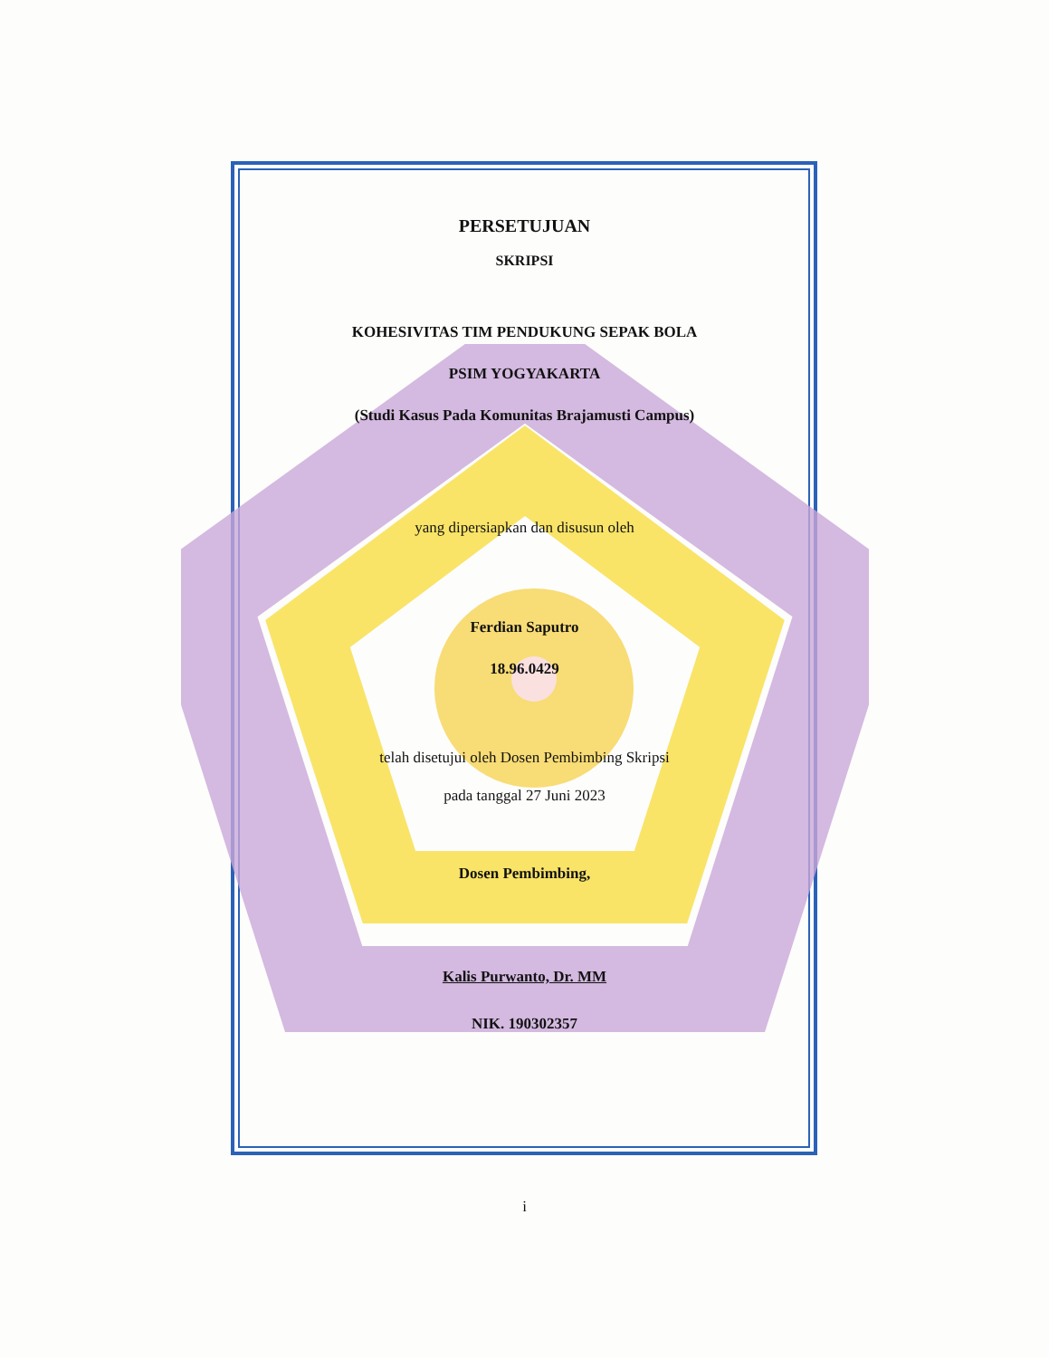PERSETUJUAN
SKRIPSI
KOHESIVITAS TIM PENDUKUNG SEPAK BOLA
PSIM YOGYAKARTA
(Studi Kasus Pada Komunitas Brajamusti Campus)
yang dipersiapkan dan disusun oleh
Ferdian Saputro
18.96.0429
telah disetujui oleh Dosen Pembimbing Skripsi
pada tanggal 27 Juni 2023
Dosen Pembimbing,
Kalis Purwanto, Dr. MM
NIK. 190302357
i